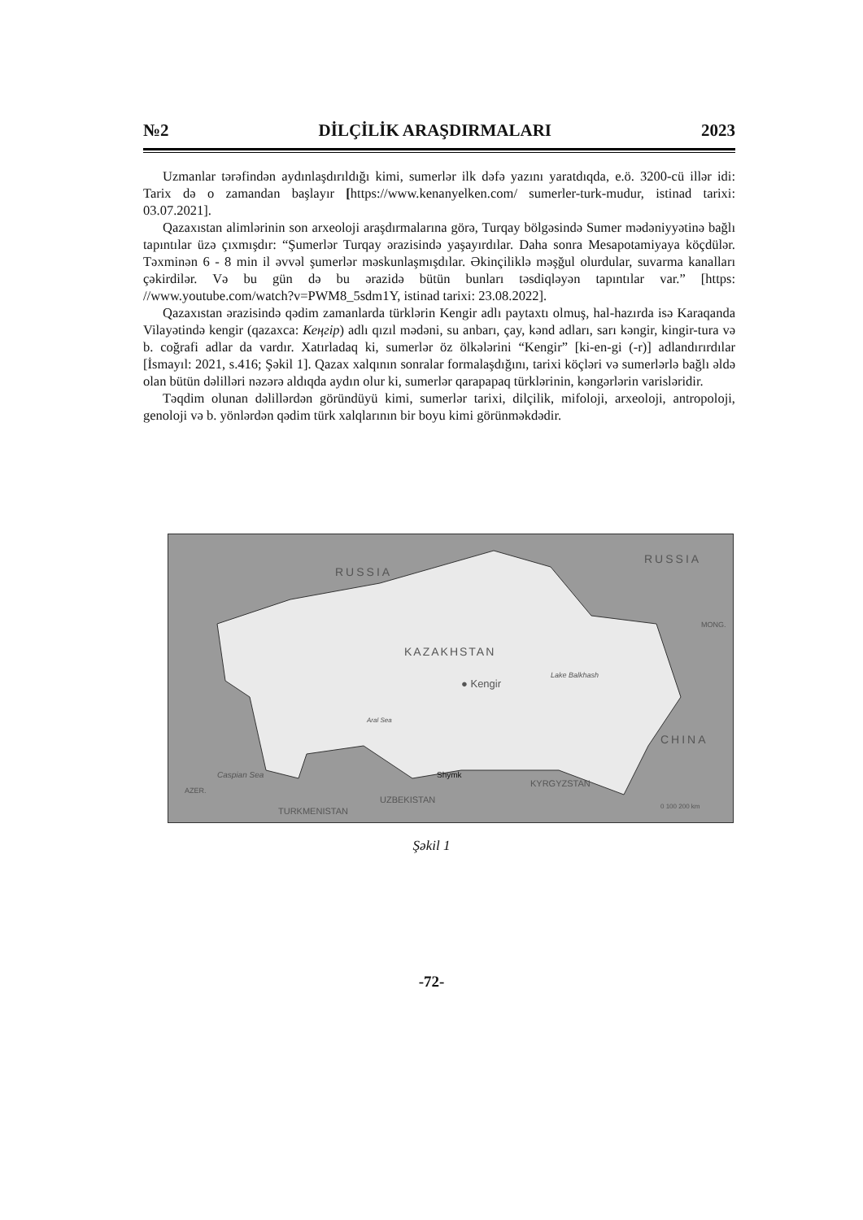№2 DİLÇİLİK ARAŞDIRMALARI 2023
Uzmanlar tərəfindən aydınlaşdırıldığı kimi, sumerlər ilk dəfə yazını yaratdıqda, e.ö. 3200-cü illər idi: Tarix də o zamandan başlayır [https://www.kenanyelken.com/ sumerler-turk-mudur, istinad tarixi: 03.07.2021].
Qazaxıstan alimlərinin son arxeoloji araşdırmalarına görə, Turqay bölgəsində Sumer mədəniyyətinə bağlı tapıntılar üzə çıxmışdır: “Şumerlər Turqay ərazisində yaşayırdılar. Daha sonra Mesapotamiyaya köçdülər. Təxminən 6 - 8 min il əvvəl şumerlər məskunlaşmışdılar. Əkinçiliklə məşğul olurdular, suvarma kanalları çəkirdilər. Və bu gün də bu ərazidə bütün bunları təsdiqləyən tapıntılar var.” [https: //www.youtube.com/watch?v=PWM8_5sdm1Y, istinad tarixi: 23.08.2022].
Qazaxıstan ərazisində qədim zamanlarda türklərin Kengir adlı paytaxtı olmuş, hal-hazırda isə Karaqanda Vilayətində kengir (qazaxca: Кеңгір) adlı qızıl mədəni, su anbarı, çay, kənd adları, sarı kəngir, kingir-tura və b. coğrafi adlar da vardır. Xatırladaq ki, sumerlər öz ölkələrini “Kengir” [ki-en-gi (-r)] adlandırırdılar [İsmayıl: 2021, s.416; Şəkil 1]. Qazax xalqının sonralar formalaşdığını, tarixi köçləri və sumerlərlə bağlı əldə olan bütün dəlilləri nəzərə aldıqda aydın olur ki, sumerlər qarapapaq türklərinin, kəngərlərin varisləridir.
Təqdim olunan dəlillərdən göründüyü kimi, sumerlər tarixi, dilçilik, mifoloji, arxeoloji, antropoloji, genoloji və b. yönlərdən qədim türk xalqlarının bir boyu kimi görünməkdədir.
RUSSIA
RUSSIA
MONG.
KAZAKHSTAN
● Kengir
Lake Balkhash
CHINA
Aral Sea
Shymk Caspian Sea
AZER.
KYRGYZSTAN
UZBEKISTAN
TURKMENISTAN 0 100 200 km
Şəkil 1
-72-